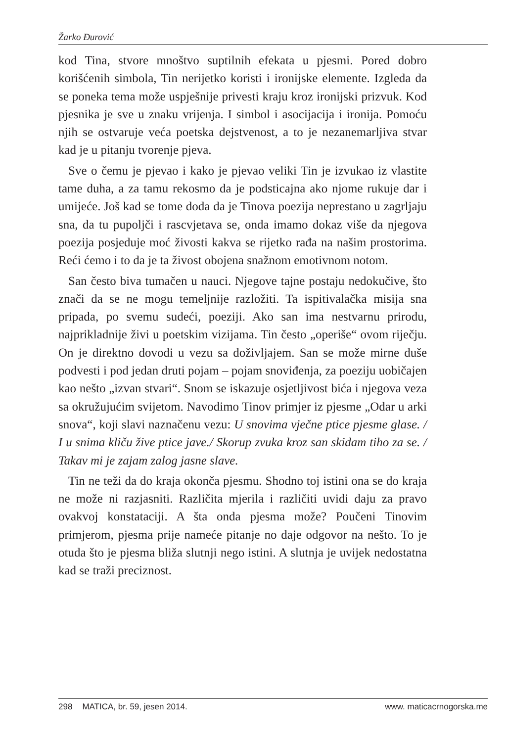Žarko Đurović
kod Tina, stvore mnoštvo suptilnih efekata u pjesmi. Pored dobro korišćenih simbola, Tin nerijetko koristi i ironijske elemente. Izgleda da se poneka tema može uspješnije privesti kraju kroz ironijski prizvuk. Kod pjesnika je sve u znaku vrijenja. I simbol i asocijacija i ironija. Pomoću njih se ostvaruje veća poetska dejstvenost, a to je nezanemarljiva stvar kad je u pitanju tvorenje pjeva.
Sve o čemu je pjevao i kako je pjevao veliki Tin je izvukao iz vlastite tame duha, a za tamu rekosmo da je podsticajna ako njome rukuje dar i umijeće. Još kad se tome doda da je Tinova poezija neprestano u zagrljaju sna, da tu pupoljči i rascvjetava se, onda imamo dokaz više da njegova poezija posjeduje moć živosti kakva se rijetko rađa na našim prostorima. Reći ćemo i to da je ta živost obojena snažnom emotivnom notom.
San često biva tumačen u nauci. Njegove tajne postaju nedokučive, što znači da se ne mogu temeljnije razložiti. Ta ispitivalačka misija sna pripada, po svemu sudeći, poeziji. Ako san ima nestvarnu prirodu, najprikladnije živi u poetskim vizijama. Tin često „operiše“ ovom riječju. On je direktno dovodi u vezu sa doživljajem. San se može mirne duše podvesti i pod jedan druti pojam – pojam snoviđenja, za poeziju uobičajen kao nešto „izvan stvari“. Snom se iskazuje osjetljivost bića i njegova veza sa okružujućim svijetom. Navodimo Tinov primjer iz pjesme „Odar u arki snova“, koji slavi naznačenu vezu: U snovima vječne ptice pjesme glase. / I u snima kliču žive ptice jave./ Skorup zvuka kroz san skidam tiho za se. / Takav mi je zajam zalog jasne slave.
Tin ne teži da do kraja okonča pjesmu. Shodno toj istini ona se do kraja ne može ni razjasniti. Različita mjerila i različiti uvidi daju za pravo ovakvoj konstataciji. A šta onda pjesma može? Poučeni Tinovim primjerom, pjesma prije nameće pitanje no daje odgovor na nešto. To je otuda što je pjesma bliža slutnji nego istini. A slutnja je uvijek nedostatna kad se traži preciznost.
298 MATICA, br. 59, jesen 2014.
www. maticacrnogorska.me